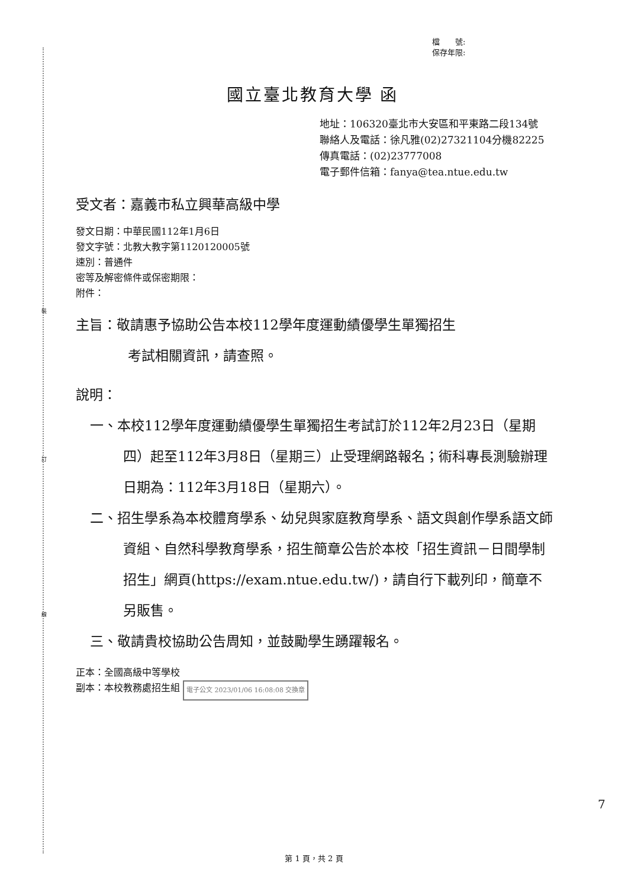裝
訂
線
檔　　號:
保存年限:
國立臺北教育大學 函
地址：106320臺北市大安區和平東路二段134號
聯絡人及電話：徐凡雅(02)27321104分機82225
傳真電話：(02)23777008
電子郵件信箱：fanya@tea.ntue.edu.tw
受文者：嘉義市私立興華高級中學
發文日期：中華民國112年1月6日
發文字號：北教大教字第1120120005號
速別：普通件
密等及解密條件或保密期限：
附件：
主旨：敬請惠予協助公告本校112學年度運動績優學生單獨招生
考試相關資訊，請查照。
說明：
一、本校112學年度運動績優學生單獨招生考試訂於112年2月23日（星期四）起至112年3月8日（星期三）止受理網路報名；術科專長測驗辦理日期為：112年3月18日（星期六）。
二、招生學系為本校體育學系、幼兒與家庭教育學系、語文與創作學系語文師資組、自然科學教育學系，招生簡章公告於本校「招生資訊－日間學制招生」網頁(https://exam.ntue.edu.tw/)，請自行下載列印，簡章不另販售。
三、敬請貴校協助公告周知，並鼓勵學生踴躍報名。
正本：全國高級中等學校
副本：本校教務處招生組 電子公文 2023/01/06 16:08:08 交換章
7
第 1 頁，共 2 頁